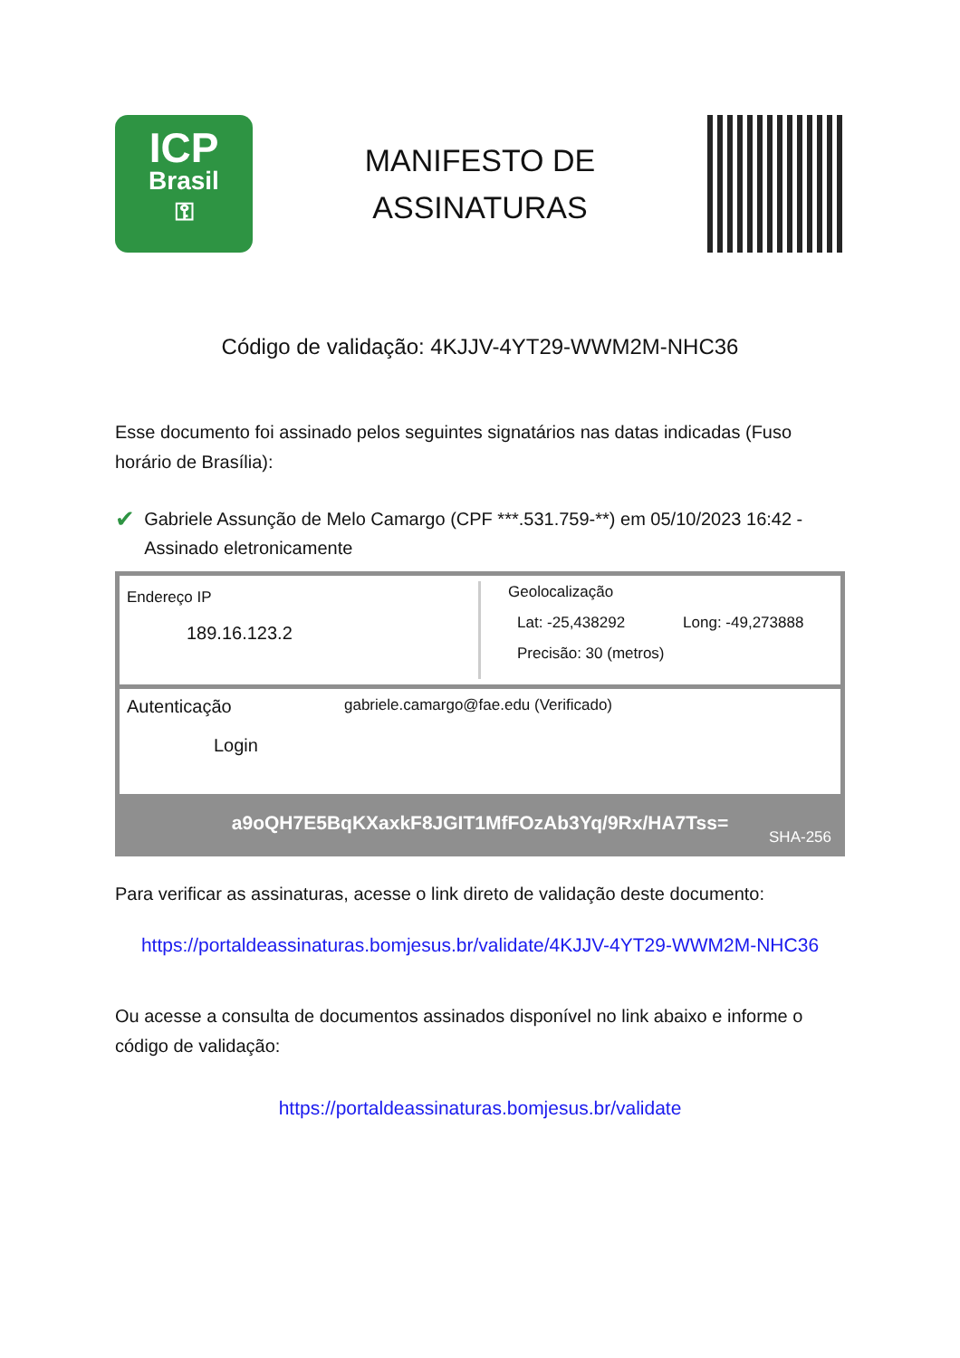ICP
Brasil
⚿
MANIFESTO DE
ASSINATURAS
Código de validação: 4KJJV-4YT29-WWM2M-NHC36
Esse documento foi assinado pelos seguintes signatários nas datas indicadas (Fuso horário de Brasília):
✔
Gabriele Assunção de Melo Camargo (CPF ***.531.759-**) em 05/10/2023 16:42 - Assinado eletronicamente
Endereço IP
189.16.123.2
Geolocalização
Lat: -25,438292 Long: -49,273888
Precisão: 30 (metros)
Autenticação
Login
gabriele.camargo@fae.edu (Verificado)
a9oQH7E5BqKXaxkF8JGIT1MfFOzAb3Yq/9Rx/HA7Tss=
SHA-256
Para verificar as assinaturas, acesse o link direto de validação deste documento:
https://portaldeassinaturas.bomjesus.br/validate/4KJJV-4YT29-WWM2M-NHC36
Ou acesse a consulta de documentos assinados disponível no link abaixo e informe o código de validação:
https://portaldeassinaturas.bomjesus.br/validate